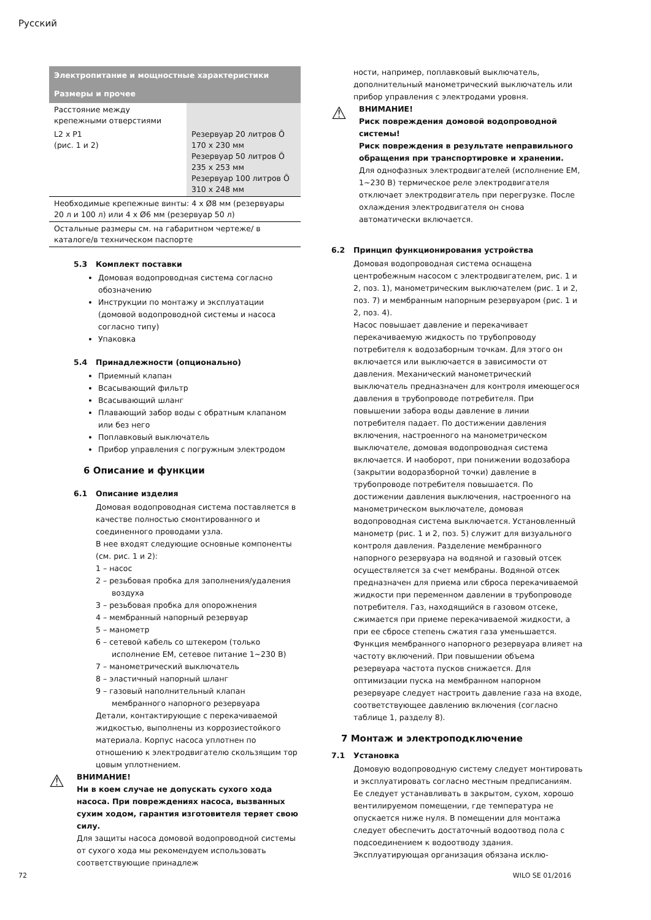Русский
| Электропитание и мощностные характеристики | |
| --- | --- |
| Размеры и прочее | |
| Расстояние между крепежными отверстиями | |
| L2 x P1 (рис. 1 и 2) | Резервуар 20 литров Ô 170 x 230 мм Резервуар 50 литров Ô 235 x 253 мм Резервуар 100 литров Ô 310 x 248 мм |
| Необходимые крепежные винты: 4 x Ø8 мм (резервуары 20 л и 100 л) или 4 x Ø6 мм (резервуар 50 л) | |
| Остальные размеры см. на габаритном чертеже/ в каталоге/в техническом паспорте | |
5.3 Комплект поставки
Домовая водопроводная система согласно обозначению
Инструкции по монтажу и эксплуатации (домовой водопроводной системы и насоса согласно типу)
Упаковка
5.4 Принадлежности (опционально)
Приемный клапан
Всасывающий фильтр
Всасывающий шланг
Плавающий забор воды с обратным клапаном или без него
Поплавковый выключатель
Прибор управления с погружным электродом
6 Описание и функции
6.1 Описание изделия
Домовая водопроводная система поставляется в качестве полностью смонтированного и соединенного проводами узла.
В нее входят следующие основные компоненты (см. рис. 1 и 2):
1 – насос
2 – резьбовая пробка для заполнения/удаления воздуха
3 – резьбовая пробка для опорожнения
4 – мембранный напорный резервуар
5 – манометр
6 – сетевой кабель со штекером (только исполнение EM, сетевое питание 1~230 В)
7 – манометрический выключатель
8 – эластичный напорный шланг
9 – газовый наполнительный клапан мембранного напорного резервуара
Детали, контактирующие с перекачиваемой жидкостью, выполнены из коррозиестойкого материала. Корпус насоса уплотнен по отношению к электродвигателю скользящим тор цовым уплотнением.
⚠
ВНИМАНИЕ!
Ни в коем случае не допускать сухого хода насоса. При повреждениях насоса, вызванных сухим ходом, гарантия изготовителя теряет свою силу.
Для защиты насоса домовой водопроводной системы от сухого хода мы рекомендуем использовать соответствующие принадлеж
ности, например, поплавковый выключатель, дополнительный манометрический выключатель или прибор управления с электродами уровня.
⚠
ВНИМАНИЕ!
Риск повреждения домовой водопроводной системы!
Риск повреждения в результате неправильного обращения при транспортировке и хранении.
Для однофазных электродвигателей (исполнение EM, 1~230 В) термическое реле электродвигателя отключает электродвигатель при перегрузке. После охлаждения электродвигателя он снова автоматически включается.
6.2 Принцип функционирования устройства
Домовая водопроводная система оснащена центробежным насосом с электродвигателем, рис. 1 и 2, поз. 1), манометрическим выключателем (рис. 1 и 2, поз. 7) и мембранным напорным резервуаром (рис. 1 и 2, поз. 4).
Насос повышает давление и перекачивает перекачиваемую жидкость по трубопроводу потребителя к водозаборным точкам. Для этого он включается или выключается в зависимости от давления. Механический манометрический выключатель предназначен для контроля имеющегося давления в трубопроводе потребителя. При повышении забора воды давление в линии потребителя падает. По достижении давления включения, настроенного на манометрическом выключателе, домовая водопроводная система включается. И наоборот, при понижении водозабора (закрытии водоразборной точки) давление в трубопроводе потребителя повышается. По достижении давления выключения, настроенного на манометрическом выключателе, домовая водопроводная система выключается. Установленный манометр (рис. 1 и 2, поз. 5) служит для визуального контроля давления. Разделение мембранного напорного резервуара на водяной и газовый отсек осуществляется за счет мембраны. Водяной отсек предназначен для приема или сброса перекачиваемой жидкости при переменном давлении в трубопроводе потребителя. Газ, находящийся в газовом отсеке, сжимается при приеме перекачиваемой жидкости, а при ее сбросе степень сжатия газа уменьшается. Функция мембранного напорного резервуара влияет на частоту включений. При повышении объема резервуара частота пусков снижается. Для оптимизации пуска на мембранном напорном резервуаре следует настроить давление газа на входе, соответствующее давлению включения (согласно таблице 1, разделу 8).
7 Монтаж и электроподключение
7.1 Установка
Домовую водопроводную систему следует монтировать и эксплуатировать согласно местным предписаниям. Ее следует устанавливать в закрытом, сухом, хорошо вентилируемом помещении, где температура не опускается ниже нуля. В помещении для монтажа следует обеспечить достаточный водоотвод пола с подсоединением к водоотводу здания. Эксплуатирующая организация обязана исклю-
72 WILO SE 01/2016